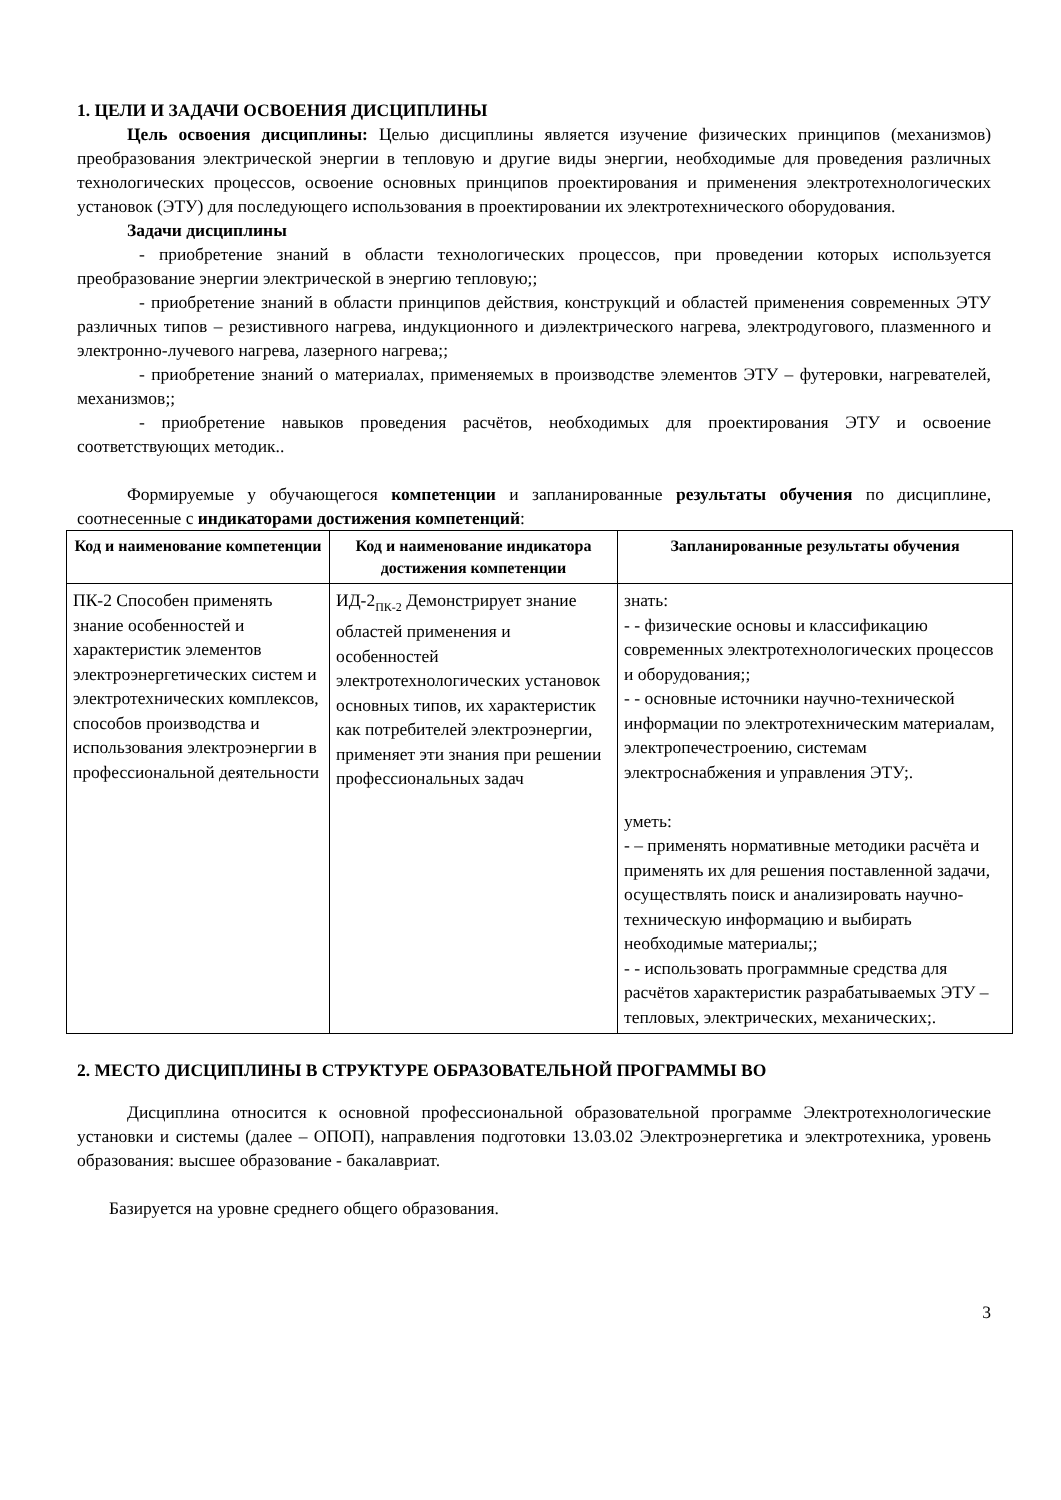1. ЦЕЛИ И ЗАДАЧИ ОСВОЕНИЯ ДИСЦИПЛИНЫ
Цель освоения дисциплины: Целью дисциплины является изучение физических принципов (механизмов) преобразования электрической энергии в тепловую и другие виды энергии, необходимые для проведения различных технологических процессов, освоение основных принципов проектирования и применения электротехнологических установок (ЭТУ) для последующего использования в проектировании их электротехнического оборудования.
Задачи дисциплины
- приобретение знаний в области технологических процессов, при проведении которых используется преобразование энергии электрической в энергию тепловую;;
- приобретение знаний в области принципов действия, конструкций и областей применения современных ЭТУ различных типов – резистивного нагрева, индукционного и диэлектрического нагрева, электродугового, плазменного и электронно-лучевого нагрева, лазерного нагрева;;
- приобретение знаний о материалах, применяемых в производстве элементов ЭТУ – футеровки, нагревателей, механизмов;;
- приобретение навыков проведения расчётов, необходимых для проектирования ЭТУ и освоение соответствующих методик..
Формируемые у обучающегося компетенции и запланированные результаты обучения по дисциплине, соотнесенные с индикаторами достижения компетенций:
| Код и наименование компетенции | Код и наименование индикатора достижения компетенции | Запланированные результаты обучения |
| --- | --- | --- |
| ПК-2 Способен применять знание особенностей и характеристик элементов электроэнергетических систем и электротехнических комплексов, способов производства и использования электроэнергии в профессиональной деятельности | ИД-2<sub>ПК-2</sub> Демонстрирует знание областей применения и особенностей электротехнологических установок основных типов, их характеристик как потребителей электроэнергии, применяет эти знания при решении профессиональных задач | знать: - - физические основы и классификацию современных электротехнологических процессов и оборудования;; - - основные источники научно-технической информации по электротехническим материалам, электропечестроению, системам электроснабжения и управления ЭТУ;. уметь: - – применять нормативные методики расчёта и применять их для решения поставленной задачи, осуществлять поиск и анализировать научно-техническую информацию и выбирать необходимые материалы;; - - использовать программные средства для расчётов характеристик разрабатываемых ЭТУ – тепловых, электрических, механических;. |
2. МЕСТО ДИСЦИПЛИНЫ В СТРУКТУРЕ ОБРАЗОВАТЕЛЬНОЙ ПРОГРАММЫ ВО
Дисциплина относится к основной профессиональной образовательной программе Электротехнологические установки и системы (далее – ОПОП), направления подготовки 13.03.02 Электроэнергетика и электротехника, уровень образования: высшее образование - бакалавриат.
Базируется на уровне среднего общего образования.
3